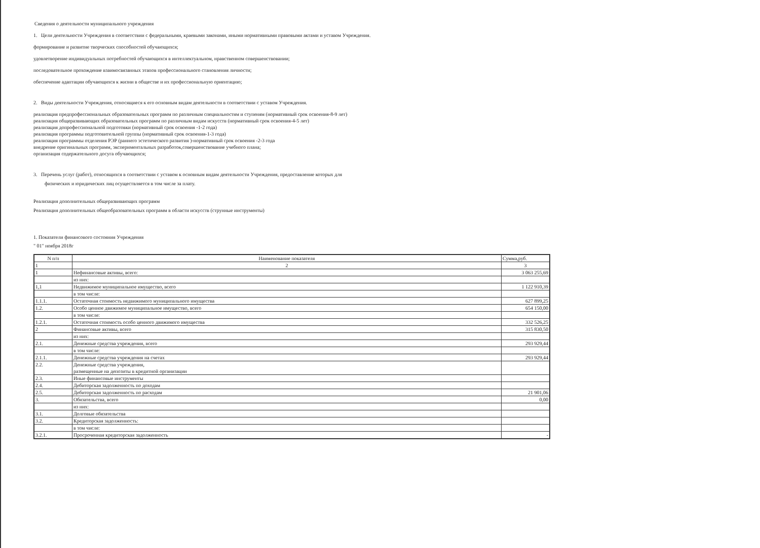Сведения о деятельности муниципального учреждения
1. Цели деятельности Учреждения в соответствии с федеральными, краевыми законами, иными нормативными правовыми актами и уставом Учреждения.
формирование и развитие творческих способностей обучающихся;
удовлетворение индивидуальных потребностей обучающихся в интеллектуальном, нравственном совершенствовании;
последовательное прохождение взаимосвязанных этапов профессионального становления личности;
обеспечение адаптации обучающихся к жизни в обществе и их профессиональную ориентацию;
2. Виды деятельности Учреждения, относящиеся к его основным видам деятельности в соответствии с уставом Учреждения.
реализация предпрофессиональных образовательных программ по различным специальностям и ступеням (нормативный срок освоения-8-9 лет)
реализация общеразвивающих образовательных программ по различным видам искусств (нормативный срок освоения-4-5 лет)
реализация допрофессиональной подготовки (нормативный срок освоения -1-2 года)
реализация программы подготовительной группы (нормативный срок освоения-1-3 года)
реализация программы отделения РЭР (раннего эстетического развития )-нормативный срок освоения -2-3 года
внедрение оригинальных программ, экспериментальных разработок,совершенствование учебного плана;
организация содержательного досуга обучающихся;
3. Перечень услуг (работ), относящихся в соответствии с уставом к основным видам деятельности Учреждения, предоставление которых для
физических и юридических лиц осуществляется в том числе за плату.
Реализация дополнительных общеразвивающих программ
Реализация дополнительных общеобразовательных программ в области искусств (струнные инструменты)
1. Показатели финансового состояния Учреждения
" 01" ноября 2018г
| N п/п | Наименование показателя | Сумма,руб. |
| 1 | 2 | 3 |
| 1 | Нефинансовые активы, всего: | 3 063 255,69 |
| | из них: | |
| 1,1 | Недвижимое муниципальное имущество, всего | 1 122 910,39 |
| | в том числе: | |
| 1.1.1. | Остаточная стоимость недвижимого муниципального имущества | 627 899,25 |
| 1.2. | Особо ценное движимое муниципальное имущество, всего | 654 150,00 |
| | в том числе: | |
| 1.2.1. | Остаточная стоимость особо ценного движимого имущества | 332 526,25 |
| 2 | Финансовые активы, всего | 315 830,50 |
| | из них: | |
| 2.1. | Денежные средства учреждения, всего | 293 929,44 |
| | в том числе: | |
| 2.1.1. | Денежные средства учреждения на счетах | 293 929,44 |
| 2.2. | Денежные средства учреждения, размещенные на депозиты в кредитной организации | |
| 2.3. | Иные финансовые инструменты | |
| 2.4. | Дебиторская задолженность по доходам | |
| 2.5. | Дебиторская задолженность по расходам | 21 901,06 |
| 3. | Обязательства, всего | 0,00 |
| | из них: | |
| 3.1. | Долговые обязательства | |
| 3.2. | Кредиторская задолженность: | |
| | в том числе: | |
| 3.2.1. | Просроченная кредиторская задолженность | - |